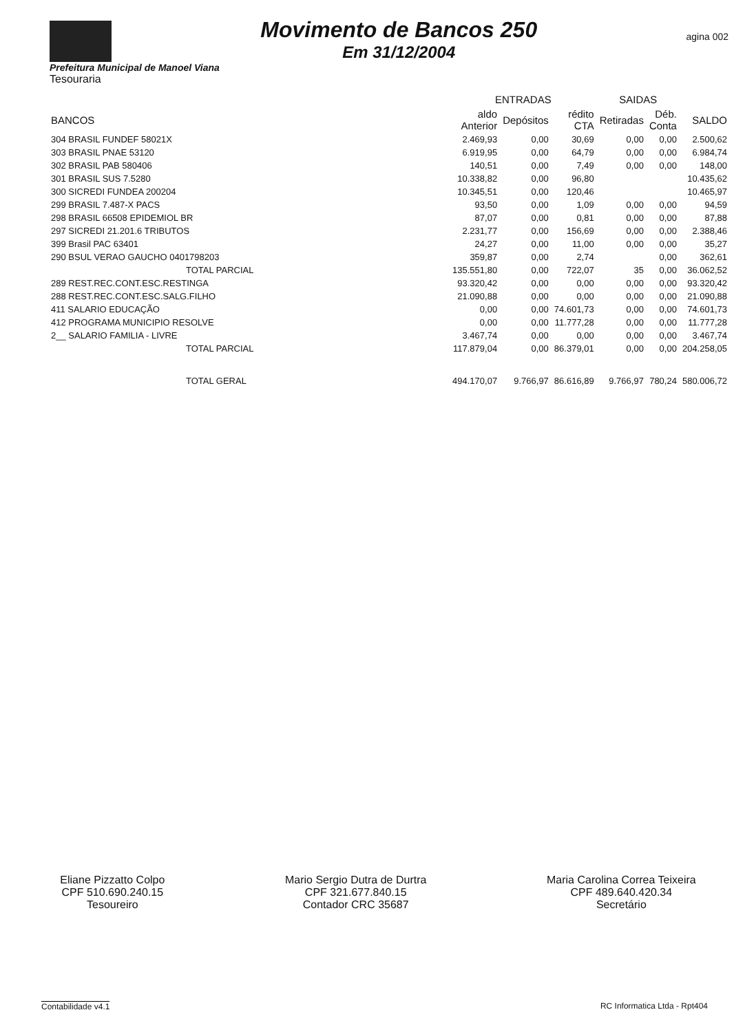Movimento de Bancos 250
Em 31/12/2004
agina 002
Prefeitura Municipal de Manoel Viana
Tesouraria
| | ENTRADAS | | | SAIDAS | | |
| --- | --- | --- | --- | --- | --- | --- |
| BANCOS | aldo Anterior | Depósitos | rédito CTA | Retiradas | Déb. Conta | SALDO |
| 304 BRASIL FUNDEF 58021X | 2.469,93 | 0,00 | 30,69 | 0,00 | 0,00 | 2.500,62 |
| 303 BRASIL PNAE 53120 | 6.919,95 | 0,00 | 64,79 | 0,00 | 0,00 | 6.984,74 |
| 302 BRASIL PAB 580406 | 140,51 | 0,00 | 7,49 | 0,00 | 0,00 | 148,00 |
| 301 BRASIL SUS 7.5280 | 10.338,82 | 0,00 | 96,80 | | | 10.435,62 |
| 300 SICREDI FUNDEA 200204 | 10.345,51 | 0,00 | 120,46 | | | 10.465,97 |
| 299 BRASIL 7.487-X PACS | 93,50 | 0,00 | 1,09 | 0,00 | 0,00 | 94,59 |
| 298 BRASIL 66508 EPIDEMIOL BR | 87,07 | 0,00 | 0,81 | 0,00 | 0,00 | 87,88 |
| 297 SICREDI 21.201.6 TRIBUTOS | 2.231,77 | 0,00 | 156,69 | 0,00 | 0,00 | 2.388,46 |
| 399 Brasil PAC 63401 | 24,27 | 0,00 | 11,00 | 0,00 | 0,00 | 35,27 |
| 290 BSUL VERAO GAUCHO 0401798203 | 359,87 | 0,00 | 2,74 | | 0,00 | 362,61 |
| TOTAL PARCIAL | 135.551,80 | 0,00 | 722,07 | 35 | 0,00 | 36.062,52 |
| 289 REST.REC.CONT.ESC.RESTINGA | 93.320,42 | 0,00 | 0,00 | 0,00 | 0,00 | 93.320,42 |
| 288 REST.REC.CONT.ESC.SALG.FILHO | 21.090,88 | 0,00 | 0,00 | 0,00 | 0,00 | 21.090,88 |
| 411 SALARIO EDUCAÇÃO | 0,00 | 0,00 | 74.601,73 | 0,00 | 0,00 | 74.601,73 |
| 412 PROGRAMA MUNICIPIO RESOLVE | 0,00 | 0,00 | 11.777,28 | 0,00 | 0,00 | 11.777,28 |
| 2__ SALARIO FAMILIA - LIVRE | 3.467,74 | 0,00 | 0,00 | 0,00 | 0,00 | 3.467,74 |
| TOTAL PARCIAL | 117.879,04 | 0,00 | 86.379,01 | 0,00 | 0,00 | 204.258,05 |
| TOTAL GERAL | 494.170,07 | 9.766,97 | 86.616,89 | 9.766,97 | 780,24 | 580.006,72 |
Eliane Pizzatto Colpo
CPF 510.690.240.15
Tesoureiro
Mario Sergio Dutra de Durtra
CPF 321.677.840.15
Contador CRC 35687
Maria Carolina Correa Teixeira
CPF 489.640.420.34
Secretário
Contabilidade v4.1 RC Informatica Ltda - Rpt404